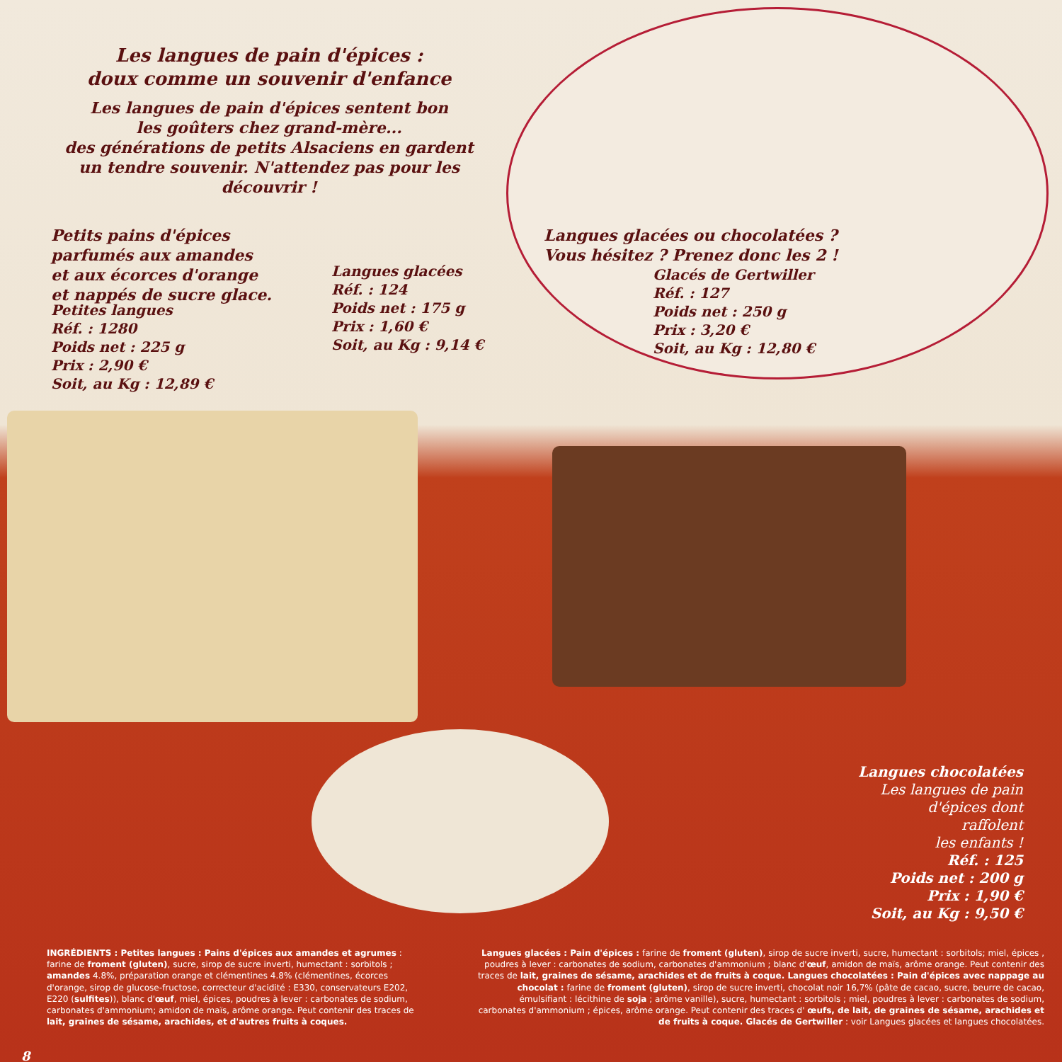Les langues de pain d'épices :
doux comme un souvenir d'enfance
Les langues de pain d'épices sentent bon
les goûters chez grand-mère...
des générations de petits Alsaciens en gardent
un tendre souvenir. N'attendez pas pour les découvrir !
Petits pains d'épices
parfumés aux amandes
et aux écorces d'orange
et nappés de sucre glace.
Petites langues
Réf. : 1280
Poids net : 225 g
Prix : 2,90 €
Soit, au Kg : 12,89 €
Langues glacées
Réf. : 124
Poids net : 175 g
Prix : 1,60 €
Soit, au Kg : 9,14 €
Langues glacées ou chocolatées ?
Vous hésitez ? Prenez donc les 2 !
Glacés de Gertwiller
Réf. : 127
Poids net : 250 g
Prix : 3,20 €
Soit, au Kg : 12,80 €
Langues chocolatées
Les langues de pain
d'épices dont
raffolent
les enfants !
Réf. : 125
Poids net : 200 g
Prix : 1,90 €
Soit, au Kg : 9,50 €
INGRÉDIENTS : Petites langues : Pains d'épices aux amandes et agrumes : farine de froment (gluten), sucre, sirop de sucre inverti, humectant : sorbitols ; amandes 4.8%, préparation orange et clémentines 4.8% (clémentines, écorces d'orange, sirop de glucose-fructose, correcteur d'acidité : E330, conservateurs E202, E220 (sulfites)), blanc d'œuf, miel, épices, poudres à lever : carbonates de sodium, carbonates d'ammonium; amidon de maïs, arôme orange. Peut contenir des traces de lait, graines de sésame, arachides, et d'autres fruits à coques.
8
Langues glacées : Pain d'épices : farine de froment (gluten), sirop de sucre inverti, sucre, humectant : sorbitols; miel, épices , poudres à lever : carbonates de sodium, carbonates d'ammonium ; blanc d'œuf, amidon de maïs, arôme orange. Peut contenir des traces de lait, graines de sésame, arachides et de fruits à coque. Langues chocolatées : Pain d'épices avec nappage au chocolat : farine de froment (gluten), sirop de sucre inverti, chocolat noir 16,7% (pâte de cacao, sucre, beurre de cacao, émulsifiant : lécithine de soja ; arôme vanille), sucre, humectant : sorbitols ; miel, poudres à lever : carbonates de sodium, carbonates d'ammonium ; épices, arôme orange. Peut contenir des traces d' œufs, de lait, de graines de sésame, arachides et de fruits à coque. Glacés de Gertwiller : voir Langues glacées et langues chocolatées.